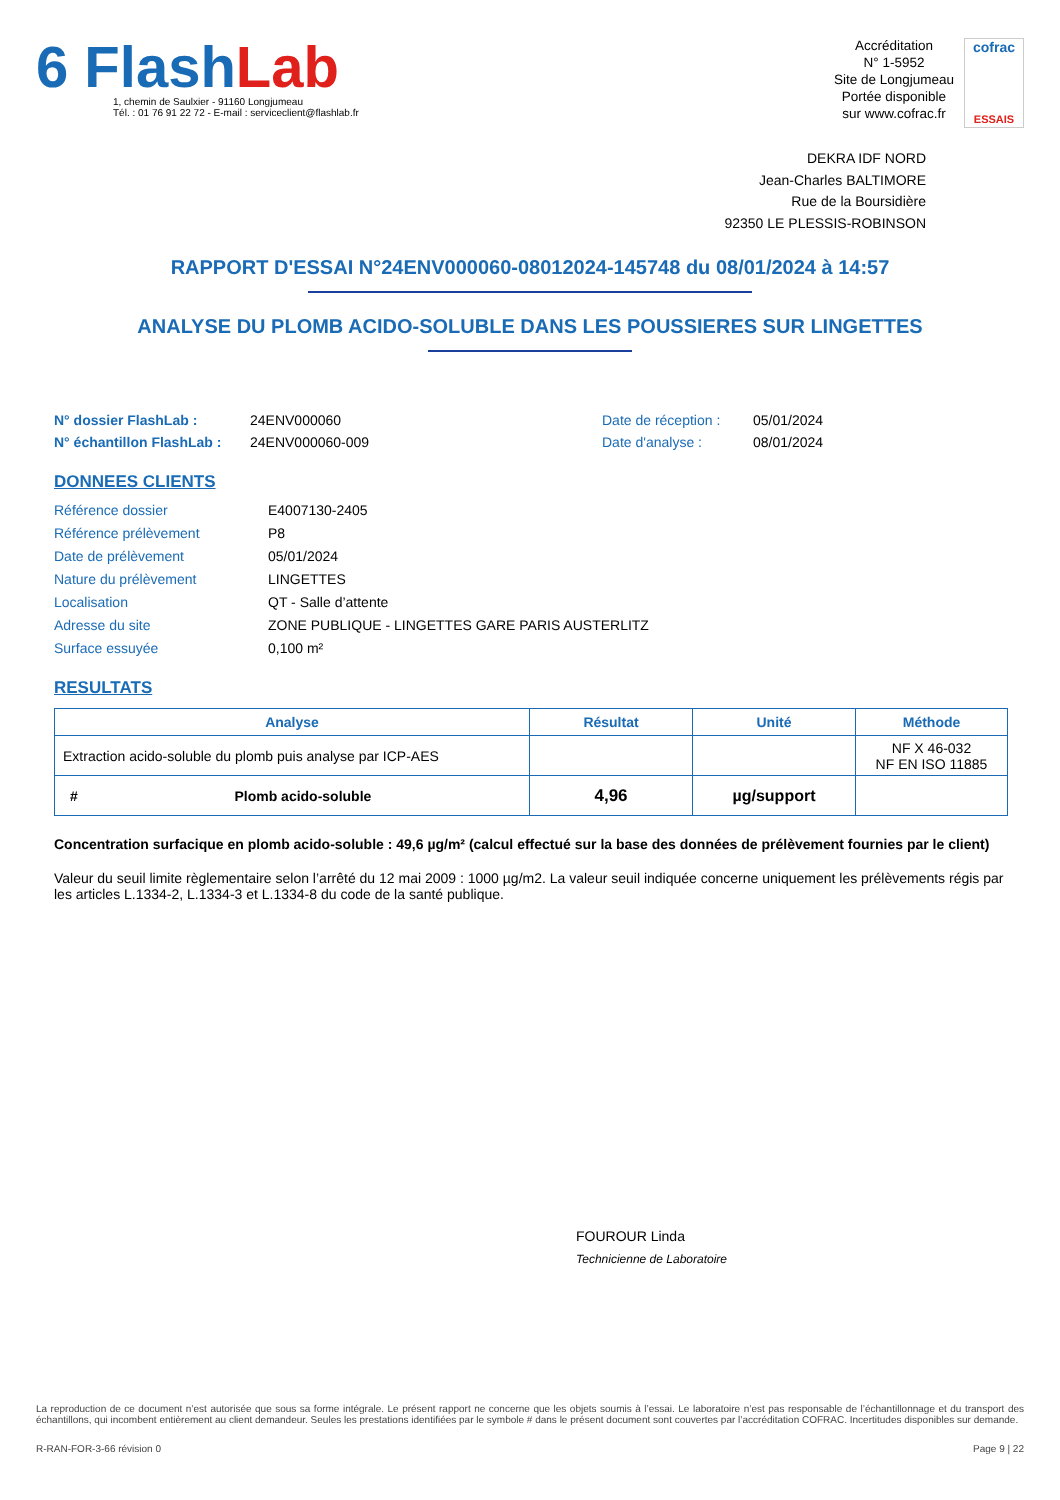6 FlashLab
1, chemin de Saulxier - 91160 Longjumeau
Tél. : 01 76 91 22 72 - E-mail : serviceclient@flashlab.fr
Accréditation
N° 1-5952
Site de Longjumeau
Portée disponible
sur www.cofrac.fr
cofrac
ESSAIS
DEKRA IDF NORD
Jean-Charles BALTIMORE
Rue de la Boursidière
92350 LE PLESSIS-ROBINSON
RAPPORT D'ESSAI N°24ENV000060-08012024-145748 du 08/01/2024 à 14:57
ANALYSE DU PLOMB ACIDO-SOLUBLE DANS LES POUSSIERES SUR LINGETTES
N° dossier FlashLab :
24ENV000060
Date de réception :
05/01/2024
N° échantillon FlashLab :
24ENV000060-009
Date d'analyse :
08/01/2024
DONNEES CLIENTS
Référence dossier
E4007130-2405
Référence prélèvement
P8
Date de prélèvement
05/01/2024
Nature du prélèvement
LINGETTES
Localisation
QT - Salle d’attente
Adresse du site
ZONE PUBLIQUE - LINGETTES GARE PARIS AUSTERLITZ
Surface essuyée
0,100 m²
RESULTATS
| Analyse | Résultat | Unité | Méthode |
| --- | --- | --- | --- |
| Extraction acido-soluble du plomb puis analyse par ICP-AES | | | NF X 46-032 NF EN ISO 11885 |
| # Plomb acido-soluble | 4,96 | µg/support | |
Concentration surfacique en plomb acido-soluble : 49,6 µg/m² (calcul effectué sur la base des données de prélèvement fournies par le client)
Valeur du seuil limite règlementaire selon l’arrêté du 12 mai 2009 : 1000 µg/m2. La valeur seuil indiquée concerne uniquement les prélèvements régis par les articles L.1334-2, L.1334-3 et L.1334-8 du code de la santé publique.
FOUROUR Linda
Technicienne de Laboratoire
La reproduction de ce document n’est autorisée que sous sa forme intégrale. Le présent rapport ne concerne que les objets soumis à l’essai. Le laboratoire n’est pas responsable de l’échantillonnage et du transport des échantillons, qui incombent entièrement au client demandeur. Seules les prestations identifiées par le symbole # dans le présent document sont couvertes par l’accréditation COFRAC. Incertitudes disponibles sur demande.
R-RAN-FOR-3-66 révision 0 Page 9 | 22